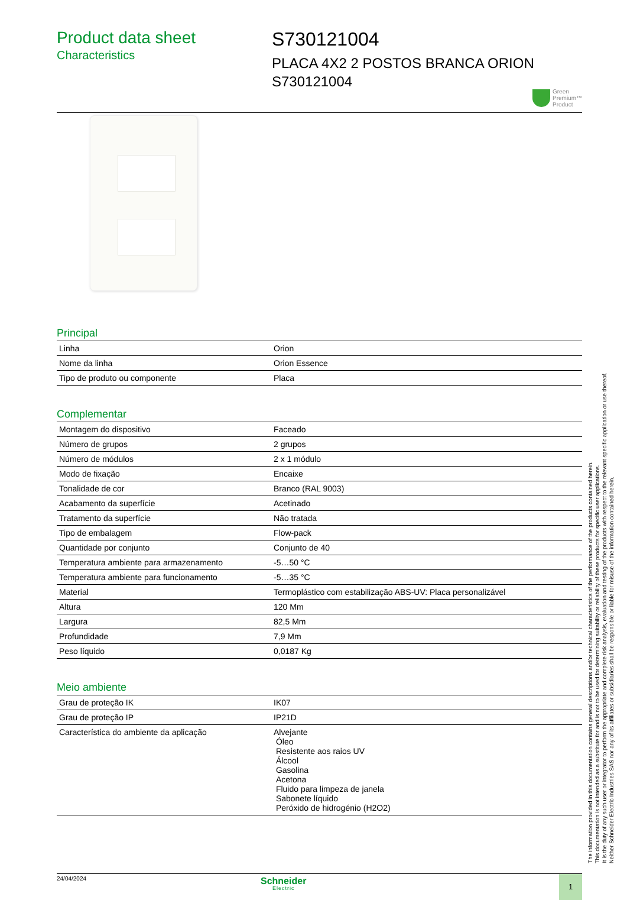Product data sheet
Characteristics
S730121004
PLACA 4X2 2 POSTOS BRANCA ORION S730121004
Green
Premium™
Product
Principal
| Linha | Orion |
| Nome da linha | Orion Essence |
| Tipo de produto ou componente | Placa |
Complementar
| Montagem do dispositivo | Faceado |
| Número de grupos | 2 grupos |
| Número de módulos | 2 x 1 módulo |
| Modo de fixação | Encaixe |
| Tonalidade de cor | Branco (RAL 9003) |
| Acabamento da superfície | Acetinado |
| Tratamento da superfície | Não tratada |
| Tipo de embalagem | Flow-pack |
| Quantidade por conjunto | Conjunto de 40 |
| Temperatura ambiente para armazenamento | -5…50 °C |
| Temperatura ambiente para funcionamento | -5…35 °C |
| Material | Termoplástico com estabilização ABS-UV: Placa personalizável |
| Altura | 120 Mm |
| Largura | 82,5 Mm |
| Profundidade | 7,9 Mm |
| Peso líquido | 0,0187 Kg |
Meio ambiente
| Grau de proteção IK | IK07 |
| Grau de proteção IP | IP21D |
| Característica do ambiente da aplicação | Alvejante Óleo Resistente aos raios UV Álcool Gasolina Acetona Fluido para limpeza de janela Sabonete líquido Peróxido de hidrogénio (H2O2) |
24/04/2024
Schneider
Electric
1
The information provided in this documentation contains general descriptions and/or technical characteristics of the performance of the products contained herein.
This documentation is not intended as a substitute for and is not to be used for determining suitability or reliability of these products for specific user applications.
It is the duty of any such user or integrator to perform the appropriate and complete risk analysis, evaluation and testing of the products with respect to the relevant specific application or use thereof.
Neither Schneider Electric Industries SAS nor any of its affiliates or subsidiaries shall be responsible or liable for misuse of the information contained herein.